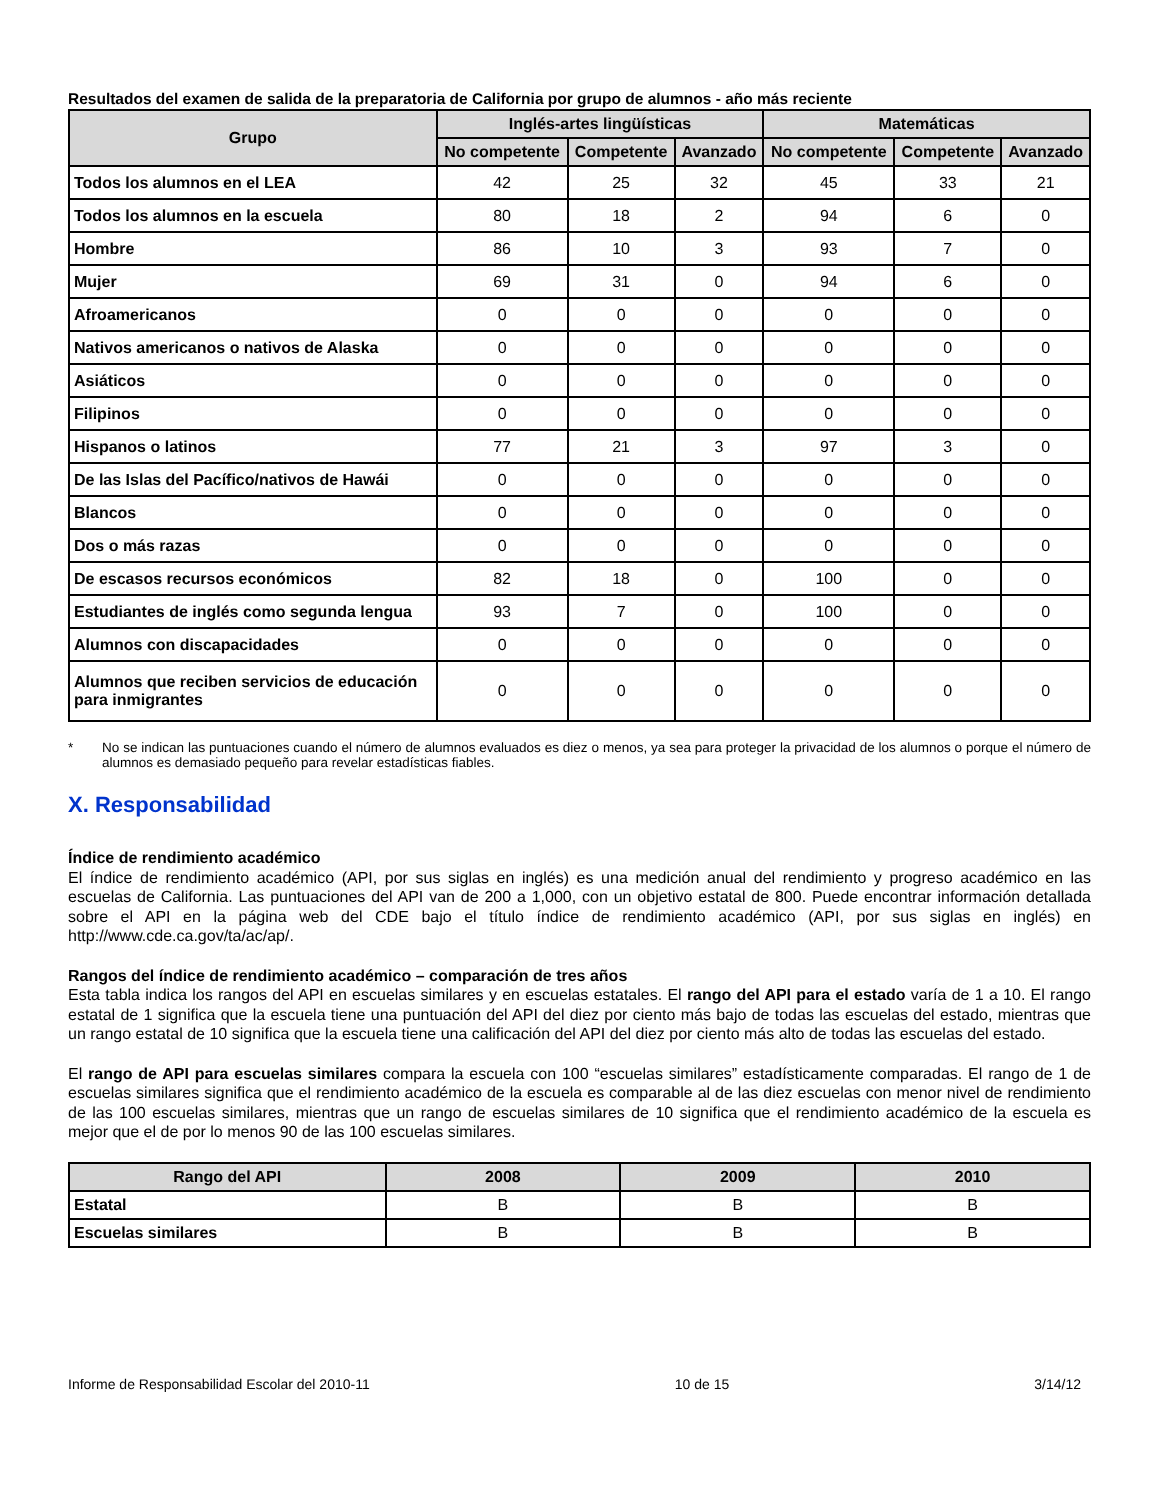Resultados del examen de salida de la preparatoria de California por grupo de alumnos - año más reciente
| Grupo | Inglés-artes lingüísticas | | | Matemáticas | | |
| --- | --- | --- | --- | --- | --- | --- |
| | No competente | Competente | Avanzado | No competente | Competente | Avanzado |
| Todos los alumnos en el LEA | 42 | 25 | 32 | 45 | 33 | 21 |
| Todos los alumnos en la escuela | 80 | 18 | 2 | 94 | 6 | 0 |
| Hombre | 86 | 10 | 3 | 93 | 7 | 0 |
| Mujer | 69 | 31 | 0 | 94 | 6 | 0 |
| Afroamericanos | 0 | 0 | 0 | 0 | 0 | 0 |
| Nativos americanos o nativos de Alaska | 0 | 0 | 0 | 0 | 0 | 0 |
| Asiáticos | 0 | 0 | 0 | 0 | 0 | 0 |
| Filipinos | 0 | 0 | 0 | 0 | 0 | 0 |
| Hispanos o latinos | 77 | 21 | 3 | 97 | 3 | 0 |
| De las Islas del Pacífico/nativos de Hawái | 0 | 0 | 0 | 0 | 0 | 0 |
| Blancos | 0 | 0 | 0 | 0 | 0 | 0 |
| Dos o más razas | 0 | 0 | 0 | 0 | 0 | 0 |
| De escasos recursos económicos | 82 | 18 | 0 | 100 | 0 | 0 |
| Estudiantes de inglés como segunda lengua | 93 | 7 | 0 | 100 | 0 | 0 |
| Alumnos con discapacidades | 0 | 0 | 0 | 0 | 0 | 0 |
| Alumnos que reciben servicios de educación para inmigrantes | 0 | 0 | 0 | 0 | 0 | 0 |
* No se indican las puntuaciones cuando el número de alumnos evaluados es diez o menos, ya sea para proteger la privacidad de los alumnos o porque el número de alumnos es demasiado pequeño para revelar estadísticas fiables.
X. Responsabilidad
Índice de rendimiento académico
El índice de rendimiento académico (API, por sus siglas en inglés) es una medición anual del rendimiento y progreso académico en las escuelas de California. Las puntuaciones del API van de 200 a 1,000, con un objetivo estatal de 800. Puede encontrar información detallada sobre el API en la página web del CDE bajo el título índice de rendimiento académico (API, por sus siglas en inglés) en http://www.cde.ca.gov/ta/ac/ap/.
Rangos del índice de rendimiento académico – comparación de tres años
Esta tabla indica los rangos del API en escuelas similares y en escuelas estatales. El rango del API para el estado varía de 1 a 10. El rango estatal de 1 significa que la escuela tiene una puntuación del API del diez por ciento más bajo de todas las escuelas del estado, mientras que un rango estatal de 10 significa que la escuela tiene una calificación del API del diez por ciento más alto de todas las escuelas del estado.
El rango de API para escuelas similares compara la escuela con 100 “escuelas similares” estadísticamente comparadas. El rango de 1 de escuelas similares significa que el rendimiento académico de la escuela es comparable al de las diez escuelas con menor nivel de rendimiento de las 100 escuelas similares, mientras que un rango de escuelas similares de 10 significa que el rendimiento académico de la escuela es mejor que el de por lo menos 90 de las 100 escuelas similares.
| Rango del API | 2008 | 2009 | 2010 |
| --- | --- | --- | --- |
| Estatal | B | B | B |
| Escuelas similares | B | B | B |
Informe de Responsabilidad Escolar del 2010-11 10 de 15 3/14/12